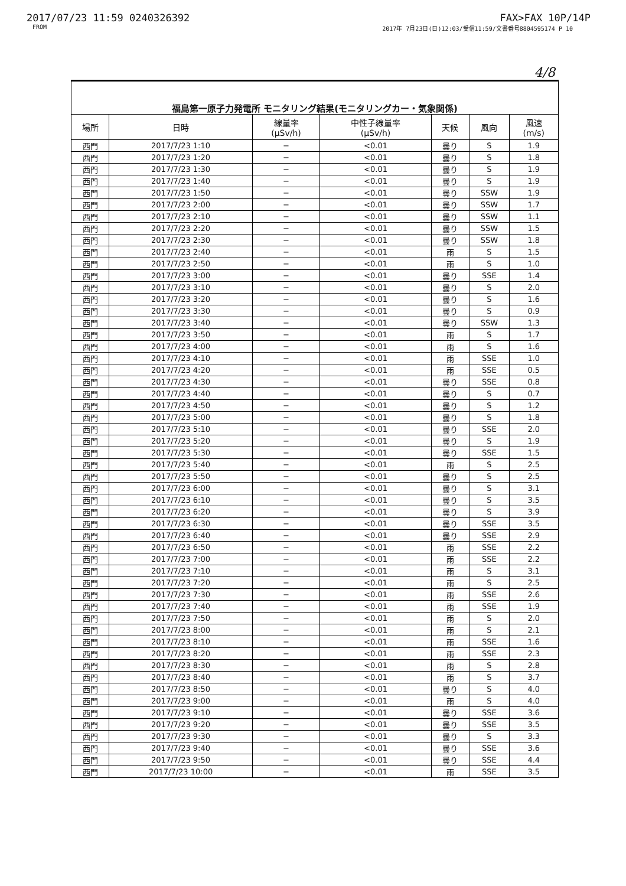2017/07/23 11:59 0240326392 FAX>FAX 10P/14P
FROM 2017年 7月23日(日)12:03/受信11:59/文書番号8804595174 P 10
4/8
| 福島第一原子力発電所 モニタリング結果(モニタリングカー・気象関係) | | | | | | |
| 場所 | 日時 | 線量率 (μSv/h) | 中性子線量率 (μSv/h) | 天候 | 風向 | 風速 (m/s) |
| 西門 | 2017/7/23 1:10 | − | <0.01 | 曇り | S | 1.9 |
| 西門 | 2017/7/23 1:20 | − | <0.01 | 曇り | S | 1.8 |
| 西門 | 2017/7/23 1:30 | − | <0.01 | 曇り | S | 1.9 |
| 西門 | 2017/7/23 1:40 | − | <0.01 | 曇り | S | 1.9 |
| 西門 | 2017/7/23 1:50 | − | <0.01 | 曇り | SSW | 1.9 |
| 西門 | 2017/7/23 2:00 | − | <0.01 | 曇り | SSW | 1.7 |
| 西門 | 2017/7/23 2:10 | − | <0.01 | 曇り | SSW | 1.1 |
| 西門 | 2017/7/23 2:20 | − | <0.01 | 曇り | SSW | 1.5 |
| 西門 | 2017/7/23 2:30 | − | <0.01 | 曇り | SSW | 1.8 |
| 西門 | 2017/7/23 2:40 | − | <0.01 | 雨 | S | 1.5 |
| 西門 | 2017/7/23 2:50 | − | <0.01 | 雨 | S | 1.0 |
| 西門 | 2017/7/23 3:00 | − | <0.01 | 曇り | SSE | 1.4 |
| 西門 | 2017/7/23 3:10 | − | <0.01 | 曇り | S | 2.0 |
| 西門 | 2017/7/23 3:20 | − | <0.01 | 曇り | S | 1.6 |
| 西門 | 2017/7/23 3:30 | − | <0.01 | 曇り | S | 0.9 |
| 西門 | 2017/7/23 3:40 | − | <0.01 | 曇り | SSW | 1.3 |
| 西門 | 2017/7/23 3:50 | − | <0.01 | 雨 | S | 1.7 |
| 西門 | 2017/7/23 4:00 | − | <0.01 | 雨 | S | 1.6 |
| 西門 | 2017/7/23 4:10 | − | <0.01 | 雨 | SSE | 1.0 |
| 西門 | 2017/7/23 4:20 | − | <0.01 | 雨 | SSE | 0.5 |
| 西門 | 2017/7/23 4:30 | − | <0.01 | 曇り | SSE | 0.8 |
| 西門 | 2017/7/23 4:40 | − | <0.01 | 曇り | S | 0.7 |
| 西門 | 2017/7/23 4:50 | − | <0.01 | 曇り | S | 1.2 |
| 西門 | 2017/7/23 5:00 | − | <0.01 | 曇り | S | 1.8 |
| 西門 | 2017/7/23 5:10 | − | <0.01 | 曇り | SSE | 2.0 |
| 西門 | 2017/7/23 5:20 | − | <0.01 | 曇り | S | 1.9 |
| 西門 | 2017/7/23 5:30 | − | <0.01 | 曇り | SSE | 1.5 |
| 西門 | 2017/7/23 5:40 | − | <0.01 | 雨 | S | 2.5 |
| 西門 | 2017/7/23 5:50 | − | <0.01 | 曇り | S | 2.5 |
| 西門 | 2017/7/23 6:00 | − | <0.01 | 曇り | S | 3.1 |
| 西門 | 2017/7/23 6:10 | − | <0.01 | 曇り | S | 3.5 |
| 西門 | 2017/7/23 6:20 | − | <0.01 | 曇り | S | 3.9 |
| 西門 | 2017/7/23 6:30 | − | <0.01 | 曇り | SSE | 3.5 |
| 西門 | 2017/7/23 6:40 | − | <0.01 | 曇り | SSE | 2.9 |
| 西門 | 2017/7/23 6:50 | − | <0.01 | 雨 | SSE | 2.2 |
| 西門 | 2017/7/23 7:00 | − | <0.01 | 雨 | SSE | 2.2 |
| 西門 | 2017/7/23 7:10 | − | <0.01 | 雨 | S | 3.1 |
| 西門 | 2017/7/23 7:20 | − | <0.01 | 雨 | S | 2.5 |
| 西門 | 2017/7/23 7:30 | − | <0.01 | 雨 | SSE | 2.6 |
| 西門 | 2017/7/23 7:40 | − | <0.01 | 雨 | SSE | 1.9 |
| 西門 | 2017/7/23 7:50 | − | <0.01 | 雨 | S | 2.0 |
| 西門 | 2017/7/23 8:00 | − | <0.01 | 雨 | S | 2.1 |
| 西門 | 2017/7/23 8:10 | − | <0.01 | 雨 | SSE | 1.6 |
| 西門 | 2017/7/23 8:20 | − | <0.01 | 雨 | SSE | 2.3 |
| 西門 | 2017/7/23 8:30 | − | <0.01 | 雨 | S | 2.8 |
| 西門 | 2017/7/23 8:40 | − | <0.01 | 雨 | S | 3.7 |
| 西門 | 2017/7/23 8:50 | − | <0.01 | 曇り | S | 4.0 |
| 西門 | 2017/7/23 9:00 | − | <0.01 | 雨 | S | 4.0 |
| 西門 | 2017/7/23 9:10 | − | <0.01 | 曇り | SSE | 3.6 |
| 西門 | 2017/7/23 9:20 | − | <0.01 | 曇り | SSE | 3.5 |
| 西門 | 2017/7/23 9:30 | − | <0.01 | 曇り | S | 3.3 |
| 西門 | 2017/7/23 9:40 | − | <0.01 | 曇り | SSE | 3.6 |
| 西門 | 2017/7/23 9:50 | − | <0.01 | 曇り | SSE | 4.4 |
| 西門 | 2017/7/23 10:00 | − | <0.01 | 雨 | SSE | 3.5 |